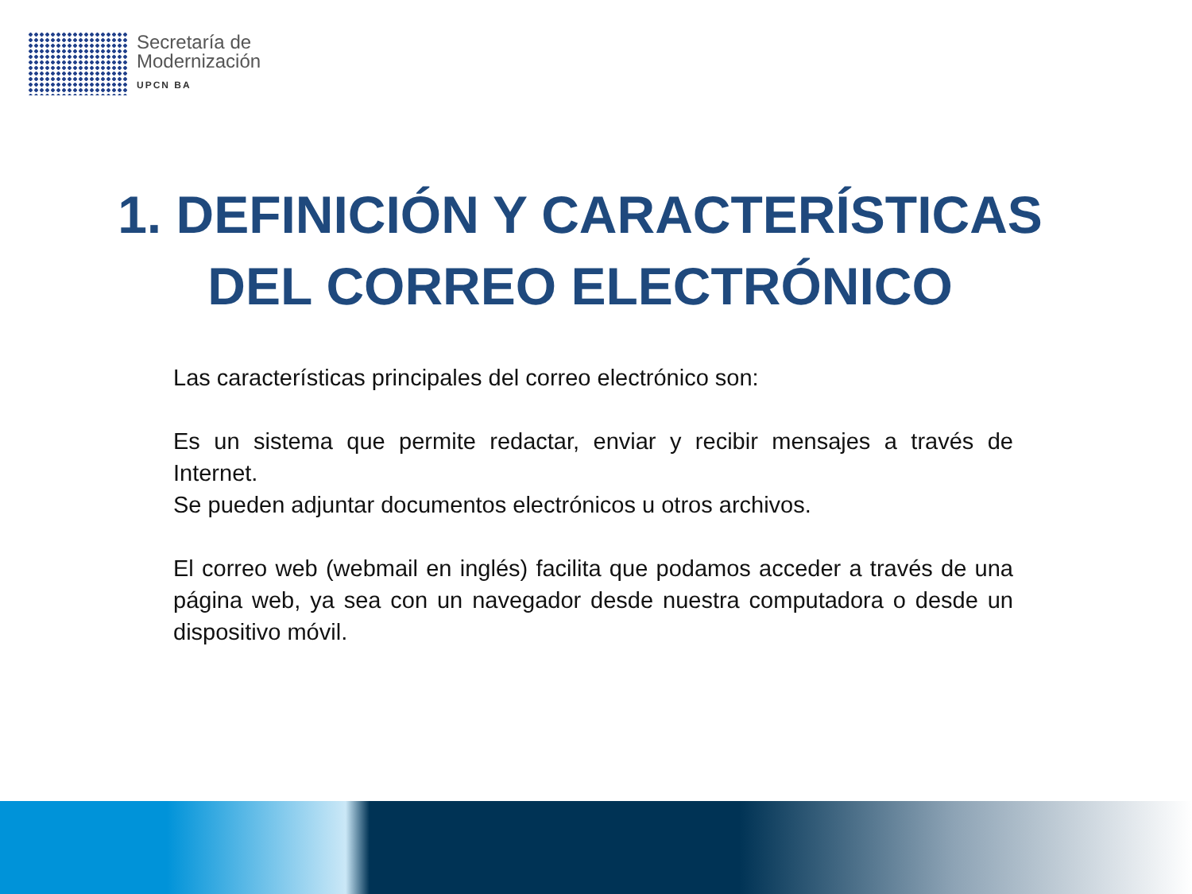Secretaría de
Modernización
UPCN BA
1. DEFINICIÓN Y CARACTERÍSTICAS
DEL CORREO ELECTRÓNICO
Las características principales del correo electrónico son:
Es un sistema que permite redactar, enviar y recibir mensajes a través de Internet.
Se pueden adjuntar documentos electrónicos u otros archivos.
El correo web (webmail en inglés) facilita que podamos acceder a través de una página web, ya sea con un navegador desde nuestra computadora o desde un dispositivo móvil.